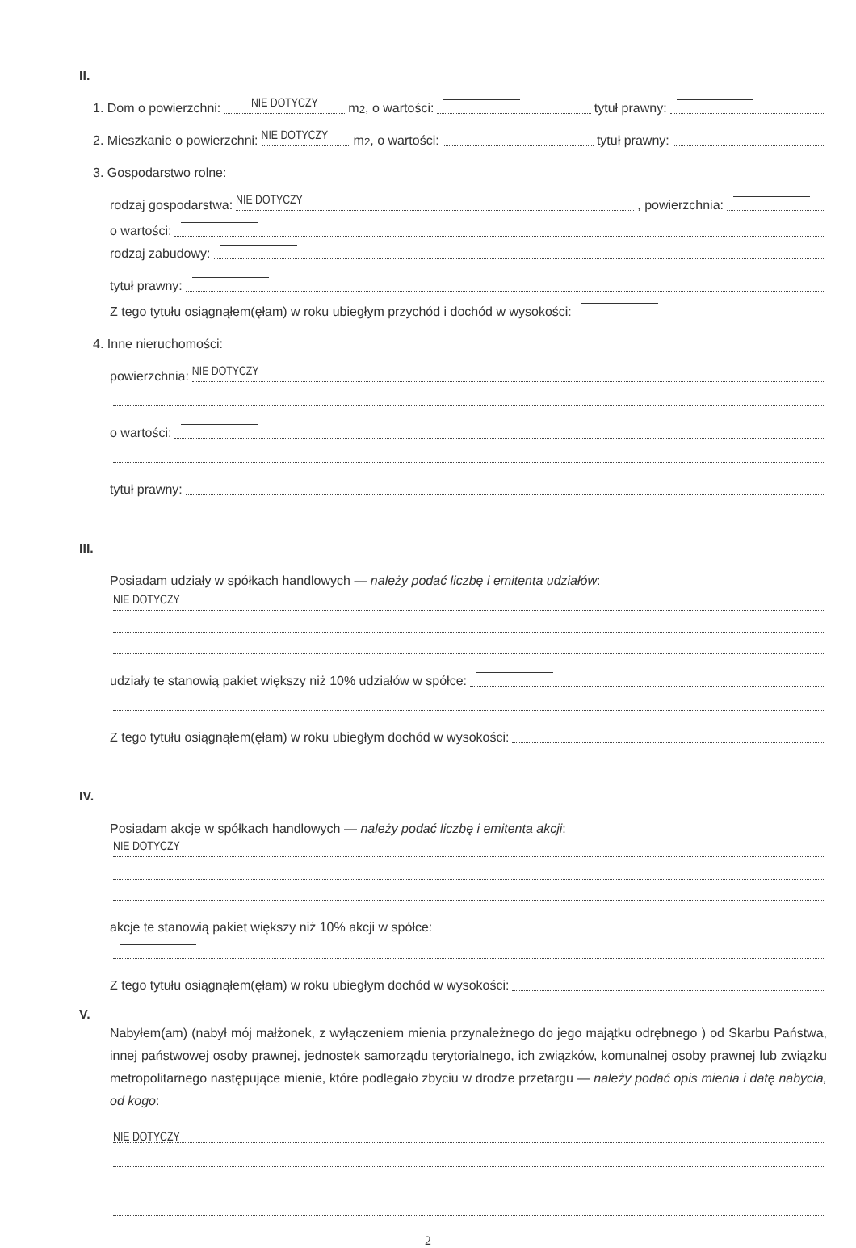II.
1. Dom o powierzchni: NIE DOTYCZY m<sup>2</sup>, o wartości: tytuł prawny:
2. Mieszkanie o powierzchni: NIE DOTYCZY m<sup>2</sup>, o wartości: tytuł prawny:
3. Gospodarstwo rolne:
rodzaj gospodarstwa: NIE DOTYCZY , powierzchnia:
o wartości:
rodzaj zabudowy:
tytuł prawny:
Z tego tytułu osiągnąłem(ęłam) w roku ubiegłym przychód i dochód w wysokości:
4. Inne nieruchomości:
powierzchnia: NIE DOTYCZY
o wartości:
tytuł prawny:
III.
Posiadam udziały w spółkach handlowych — należy podać liczbę i emitenta udziałów:
NIE DOTYCZY
udziały te stanowią pakiet większy niż 10% udziałów w spółce:
Z tego tytułu osiągnąłem(ęłam) w roku ubiegłym dochód w wysokości:
IV.
Posiadam akcje w spółkach handlowych — należy podać liczbę i emitenta akcji:
NIE DOTYCZY
akcje te stanowią pakiet większy niż 10% akcji w spółce:
Z tego tytułu osiągnąłem(ęłam) w roku ubiegłym dochód w wysokości:
V.
Nabyłem(am) (nabył mój małżonek, z wyłączeniem mienia przynależnego do jego majątku odrębnego ) od Skarbu Państwa, innej państwowej osoby prawnej, jednostek samorządu terytorialnego, ich związków, komunalnej osoby prawnej lub związku metropolitarnego następujące mienie, które podlegało zbyciu w drodze przetargu — należy podać opis mienia i datę nabycia, od kogo:
NIE DOTYCZY
2